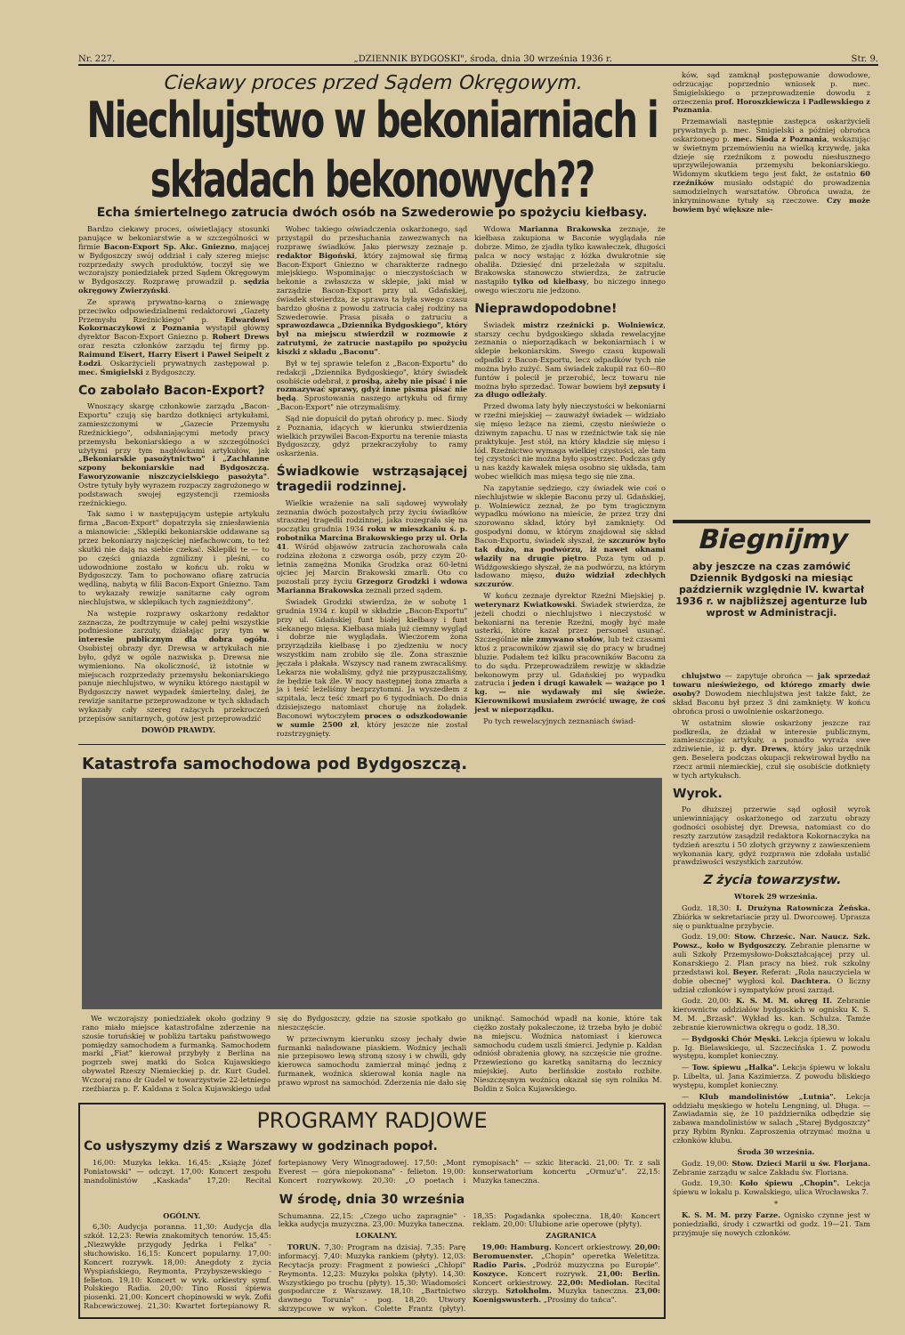Nr. 227. „DZIENNIK BYDGOSKI", środa, dnia 30 września 1936 r. Str. 9.
Ciekawy proces przed Sądem Okręgowym.
Niechlujstwo w bekoniarniach i składach bekonowych??
Echa śmiertelnego zatrucia dwóch osób na Szwederowie po spożyciu kiełbasy.
Bardzo ciekawy proces, oświetlający stosunki panujące w bekoniarstwie a w szczególności w firmie Bacon-Export Sp. Akc. Gniezno, mającej w Bydgoszczy swój oddział i cały szereg miejsc rozprzedaży swych produktów, toczył się we wczorajszy poniedziałek przed Sądem Okręgowym w Bydgoszczy. Rozprawę prowadził p. sędzia okręgowy Zwierzyński.
Ze sprawą prywatno-karną o zniewagę przeciwko odpowiedzialnemi redaktorowi „Gazety Przemysłu Rzeźnickiego" p. Edwardowi Kokornaczykowi z Poznania wystąpił główny dyrektor Bacon-Export Gniezno p. Robert Drews oraz reszta członków zarządu tej firmy pp. Raimund Eisert, Harry Eisert i Paweł Seipelt z Łodzi. Oskarżycieli prywatnych zastępował p. mec. Śmigielski z Bydgoszczy.
Co zabolało Bacon-Export?
Wnoszący skargę członkowie zarządu „Bacon-Exportu" czują się bardzo dotknięci artykułami, zamieszczonymi w „Gazecie Przemysłu Rzeźnickiego", odsłaniającymi metody pracy przemysłu bekoniarskiego a w szczególności użytymi przy tym nagłówkami artykułów, jak „Bekoniarskie pasożytnictwo" i „Zachłanne szpony bekoniarskie nad Bydgoszczą. Faworyzowanie niszczycielskiego pasożyta". Ostre tytuły były wyrazem rozpaczy zagrożonego w podstawach swojej egzystencji rzemiosła rzeźnickiego.
Tak samo i w następującym ustępie artykułu firma „Bacon-Export" dopatrzyła się zniesławienia a mianowicie: „Sklepiki bekoniarskie oddawane są przez bekoniarzy najczęściej niefachowcom, to też skutki nie dają na siebie czekać. Sklepiki te — to po części gniazda zgnilizny i pleśni, co udowodnione zostało w końcu ub. roku w Bydgoszczy. Tam to pochowano ofiarę zatrucia wędliną, nabytą w filii Bacon-Export Gniezno. Tam to wykazały rewizje sanitarne cały ogrom niechlujstwa, w sklepikach tych zagnieżdżony".
Na wstępie rozprawy oskarżony redaktor zaznacza, że podtrzymuje w całej pełni wszystkie podniesione zarzuty, działając przy tym w interesie publicznym dla dobra ogółu. Osobistej obrazy dyr. Drewsa w artykułach nie było, gdyż w ogóle nazwiska p. Drewsa nie wymieniono. Na okoliczność, iż istotnie w miejscach rozprzedaży przemysłu bekoniarskiego panuje niechlujstwo, w wyniku którego nastąpił w Bydgoszczy nawet wypadek śmiertelny, dalej, że rewizje sanitarne przeprowadzone w tych składach wykazały cały szereg rażących przekroczeń przepisów sanitarnych, gotów jest przeprowadzić
DOWÓD PRAWDY.
Wobec takiego oświadczenia oskarżonego, sąd przystąpił do przesłuchania zawezwanych na rozprawę świadków. Jako pierwszy zeznaje p. redaktor Bigoński, który zajmował się firmą Bacon-Export Gniezno w charakterze radnego miejskiego. Wspominając o nieczystościach w bekonie a zwłaszcza w sklepie, jaki miał w zarządzie Bacon-Export przy ul. Gdańskiej, świadek stwierdza, że sprawa ta była swego czasu bardzo głośna z powodu zatrucia całej rodziny na Szwederowie. Prasa pisała o zatruciu a sprawozdawca „Dziennika Bydgoskiego", który był na miejscu stwierdził w rozmowie z zatrutymi, że zatrucie nastąpiło po spożyciu kiszki z składu „Baconu".
Był w tej sprawie telefon z „Bacon-Exportu" do redakcji „Dziennika Bydgoskiego", który świadek osobiście odebrał, z prośbą, ażeby nie pisać i nie rozmazywać sprawy, gdyż inne pisma pisać nie będą. Sprostowania naszego artykułu od firmy „Bacon-Export" nie otrzymaliśmy.
Sąd nie dopuścił do pytań obrońcy p. mec. Siody z Poznania, idących w kierunku stwierdzenia wielkich przywilei Bacon-Exportu na terenie miasta Bydgoszczy, gdyż przekraczyłoby to ramy oskarżenia.
Świadkowie wstrząsającej tragedii rodzinnej.
Wielkie wrażenie na sali sądowej wywołały zeznania dwóch pozostałych przy życiu świadków strasznej tragedii rodzinnej, jaka rozegrała się na początku grudnia 1934 roku w mieszkaniu ś. p. robotnika Marcina Brakowskiego przy ul. Orla 41. Wśród objawów zatrucia zachorowała cała rodzina złożona z czworga osób, przy czym 20-letnia zamężna Monika Grodzka oraz 60-letni ojciec jej Marcin Brakowski zmarli. Oto co pozostali przy życiu Grzegorz Grodzki i wdowa Marianna Brakowska zeznali przed sądem.
Świadek Grodzki stwierdza, że w sobotę 1 grudnia 1934 r. kupił w składzie „Bacon-Exportu" przy ul. Gdańskiej funt białej kiełbasy i funt siekanego mięsa. Kiełbasa miała już ciemny wygląd i dobrze nie wyglądała. Wieczorem żona przyrządziła kiełbasę i po zjedzeniu w nocy wszystkim nam zrobiło się źle. Żona strasznie jęczała i płakała. Wszyscy nad ranem zwracaliśmy. Lekarza nie wołaliśmy, gdyż nie przypuszczaliśmy, że będzie tak źle. W nocy następnej żona zmarła a ja i teść leżeliśmy bezprzytomni. Ja wyszedłem z szpitala, lecz teść zmarł po 6 tygodniach. Do dnia dzisiejszego natomiast choruję na żołądek. Baconowi wytoczyłem proces o odszkodowanie w sumie 2500 zł, który jeszcze nie został rozstrzygnięty.
Wdowa Marianna Brakowska zeznaje, że kiełbasa zakupiona w Baconie wyglądała nie dobrze. Mimo, że zjadła tylko kawałeczek, długości palca w nocy wstając z łóżka dwukrotnie się obaliła. Dziesięć dni przeleżała w szpitalu. Brakowska stanowczo stwierdza, że zatrucie nastąpiło tylko od kiełbasy, bo niczego innego owego wieczoru nie jedzono.
Nieprawdopodobne!
Świadek mistrz rzeźnicki p. Wolniewicz, starszy cechu bydgoskiego składa rewelacyjne zeznania o nieporządkach w bekoniarniach i w sklepie bekoniarskim. Swego czasu kupowali odpadki z Bacon-Exportu, lecz odpadków tych nie można było zużyć. Sam świadek zakupił raz 60—80 funtów i polecił je przerobić, lecz towaru nie można było sprzedać. Towar bowiem był zepsuty i za długo odleżały.
Przed dwoma laty były nieczystości w bekoniarni w rzeźni miejskiej — zauważył świadek — widziało się mięso leżące na ziemi, często nieświeże o dziwnym zapachu. U nas w rzeźnictwie tak się nie praktykuje. Jest stół, na który kładzie się mięso i lód. Rzeźnictwo wymaga wielkiej czystości, ale tam tej czystości nie można było spostrzec. Podczas gdy u nas każdy kawałek mięsa osobno się układa, tam wobec wielkich mas mięsa tego się nie zna.
Na zapytanie sędziego, czy świadek wie coś o niechlujstwie w sklepie Baconu przy ul. Gdańskiej, p. Wolniewicz zeznał, że po tym tragicznym wypadku mówiono na mieście, że przez trzy dni szorowano skład, który był zamknięty. Od gospodyni domu, w którym znajdował się skład Bacon-Exportu, świadek słyszał, że szczurów było tak dużo, na podwórzu, iż nawet oknami właziły na drugie piętro. Poza tym od p. Widźgowskiego słyszał, że na podwórzu, na którym ładowano mięso, dużo widział zdechłych szczurów.
W końcu zeznaje dyrektor Rzeźni Miejskiej p. weterynarz Kwiatkowski. Świadek stwierdza, że jeżeli chodzi o niechlujstwo i nieczystość w bekoniarni na terenie Rzeźni, mogły być małe usterki, które kazał przez personel usunąć. Szczególnie nie zmywano stołów, lub też czasami ktoś z pracowników zjawił się do pracy w brudnej bluzie. Podałem też kilku pracowników Baconu za to do sądu. Przeprowadziłem rewizję w składzie bekonowym przy ul. Gdańskiej po wypadku zatrucia i jeden i drugi kawałek — ważące po 1 kg. — nie wydawały mi się świeże. Kierownikowi musiałem zwrócić uwagę, że coś jest w nieporządku.
Po tych rewelacyjnych zeznaniach świad-
Katastrofa samochodowa pod Bydgoszczą.
We wczorajszy poniedziałek około godziny 9 rano miało miejsce katastrofalne zderzenie na szosie toruńskiej w pobliżu tartaku państwowego pomiędzy samochodem a furmanką. Samochodem marki „Fiat" kierował przybyły z Berlina na pogrzeb swej matki do Solca Kujawskiego obywatel Rzeszy Niemieckiej p. dr. Kurt Gudel. Wczoraj rano dr Gudel w towarzystwie 22-letniego rzeźbiarza p. F. Kaldana z Solca Kujawskiego udał się do Bydgoszczy, gdzie na szosie spotkało go nieszczęście.
W przeciwnym kierunku szosy jechały dwie furmanki naładowane piaskiem. Woźnicy jechali nie przepisowo lewą stroną szosy i w chwili, gdy kierowca samochodu zamierzał minąć jedną z furmanek, woźnica skierował konia nagle na prawo wprost na samochód. Zderzenia nie dało się uniknąć. Samochód wpadł na konie, które tak ciężko zostały pokaleczone, iż trzeba było je dobić na miejscu. Woźnica natomiast i kierowca samochodu cudem uszli śmierci. Jedynie p. Kaldan odniósł obrażenia głowy, na szczęście nie groźne. Przewieziono go karetką sanitarną do lecznicy miejskiej. Auto berlińskie zostało rozbite. Nieszczęsnym woźnicą okazał się syn rolnika M. Boldin z Solca Kujawskiego.
PROGRAMY RADJOWE
Co usłyszymy dziś z Warszawy w godzinach popoł.
16,00: Muzyka lekka. 16,45: „Książę Józef Poniatowski" — odczyt. 17,00: Koncert zespołu mandolinistów „Kaskada" 17,20: Recital fortepianowy Very Winogradowej. 17,50: „Mont Everest — góra niepokonana" - felieton. 19,00: Koncert rozrywkowy. 20,30: „O poetach i rymopisach" — szkic literacki. 21,00: Tr. z sali konserwatorium koncertu „Ormuz'u". 22,15: Muzyka taneczna.
W środę, dnia 30 września
OGÓLNY.
6,30: Audycja poranna. 11,30: Audycja dla szkół. 12,23: Rewia znakomitych tenorów. 15,45: „Niezwykłe przygody Jędrka i Felka" - słuchowisko. 16,15: Koncert popularny. 17,00: Koncert rozrywk. 18,00: Anegdoty z życia Wyspiańskiego, Reymonta, Przybyszewskiego - felieton. 19,10: Koncert w wyk. orkiestry symf. Polskiego Radia. 20,00: Tino Rossi śpiewa piosenki. 21,00: Koncert chopinowski w wyk. Zofii Rabcewiczowej. 21,30: Kwartet fortepianowy R. Schumanna. 22,15: „Czego ucho zapragnie" - lekka audycja muzyczna. 23,00: Muzyka taneczna.
LOKALNY.
TORUŃ. 7,30: Program na dzisiaj. 7,35: Parę informacyj. 7,40: Muzyka rankiem (płyty). 12,03: Recytacja prozy: Fragment z powieści „Chłopi" Reymonta. 12,23: Muzyka polska (płyty). 14,30: Wszystkiego po trochu (płyty). 15,30: Wiadomości gospodarcze z Warszawy. 18,10: „Bartnictwo dawnego Torunia" - pog. 18,20: Utwory skrzypcowe w wykon. Colette Frantz (płyty). 18,35: Pogadanka społeczna. 18,40: Koncert reklam. 20,00: Ulubione arie operowe (płyty).
ZAGRANICA
19,00: Hamburg. Koncert orkiestrowy. 20,00: Beromuenster. „Chopin" operetka Weletitza. Radio Paris. „Podróż muzyczna po Europie". Koszyce. Koncert rozrywk. 21,00: Berlin. Koncert orkiestrowy. 22,00: Mediolan. Recital skrzyp. Sztokholm. Muzyka taneczna. 23,00: Koenigswusterh. „Prosimy do tańca".
ków, sąd zamknął postępowanie dowodowe, odrzucając poprzednio wniosek p. mec. Śmigielskiego o przeprowadzenie dowodu z orzeczenia prof. Horoszkiewicza i Padlewskiego z Poznania.
Przemawiali następnie zastępca oskarżycieli prywatnych p. mec. Śmigielski a później obrońca oskarżonego p. mec. Sioda z Poznania, wskazując w świetnym przemówieniu na wielką krzywdę, jaka dzieje się rzeźnikom z powodu niesłusznego uprzywilejowania przemysłu bekoniarskiego. Widomym skutkiem tego jest fakt, że ostatnio 60 rzeźników musiało odstąpić do prowadzenia samodzielnych warsztatów. Obrońca uważa, że inkryminowane tytuły są rzeczowe. Czy może bowiem być większe nie-
Biegnijmy
aby jeszcze na czas zamówić Dziennik Bydgoski na miesiąc październik względnie IV. kwartał 1936 r. w najbliższej agenturze lub wprost w Administracji.
chlujstwo — zapytuje obrońca — jak sprzedaż towaru nieświeżego, od którego zmarły dwie osoby? Dowodem niechlujstwa jest także fakt, że skład Baconu był przez 3 dni zamknięty. W końcu obrońca prosi o uwolnienie oskarżonego.
W ostatnim słowie oskarżony jeszcze raz podkreśla, że działał w interesie publicznym, zamieszczając artykuły, a ponadto wyraża swe zdziwienie, iż p. dyr. Drews, który jako urzędnik gen. Beselera podczas okupacji rekwirował bydło na rzecz armii niemieckiej, czuł się osobiście dotknięty w tych artykułach.
Wyrok.
Po dłuższej przerwie sąd ogłosił wyrok uniewinniający oskarżonego od zarzutu obrazy godności osobistej dyr. Drewsa, natomiast co do reszty zarzutów zasądził redaktora Kokornaczyka na tydzień aresztu i 50 złotych grzywny z zawieszeniem wykonania kary, gdyż rozprawa nie zdołała ustalić prawdziwości wszystkich zarzutów.
Z życia towarzystw.
Wtorek 29 września.
Godz. 18,30: I. Drużyna Ratownicza Żeńska. Zbiórka w sekretariacie przy ul. Dworcowej. Uprasza się o punktualne przybycie.
Godz. 19,00: Stow. Chrześc. Nar. Naucz. Szk. Powsz., koło w Bydgoszczy. Zebranie plenarne w auli Szkoły Przemysłowo-Dokształcającej przy ul. Konarskiego 2. Plan pracy na bież. rok szkolny przedstawi kol. Beyer. Referat: „Rola nauczyciela w dobie obecnej" wygłosi kol. Dachtera. O liczny udział członków i sympatyków prosi zarząd.
Godz. 20,00: K. S. M. M. okręg II. Zebranie kierownictw oddziałów bydgoskich w ognisku K. S. M. M. „Brzask". Wykład ks. kan. Schulza. Tamże zebranie kierownictwa okręgu o godz. 18,30.
— Bydgoski Chór Męski. Lekcja śpiewu w lokalu p. Ig. Bielawskiego, ul. Szczecińska 1. Z powodu występu, komplet konieczny.
— Tow. śpiewu „Halka". Lekcja śpiewu w lokalu p. Libelta, ul. Jana Kazimierza. Z powodu bliskiego występu, komplet konieczny.
— Klub mandolinistów „Lutnia". Lekcja oddziału męskiego w hotelu Lengning, ul. Długa. — Zawiadamia się, że 10 października odbędzie się zabawa mandolinistów w salach „Starej Bydgoszczy" przy Rybim Rynku. Zaproszenia otrzymać można u członków klubu.
Środa 30 września.
Godz. 19,00: Stow. Dzieci Marii u św. Florjana. Zebranie zarządu w salce Zakładu św. Floriana.
Godz. 19,30: Koło śpiewu „Chopin". Lekcja śpiewu w lokalu p. Kowalskiego, ulica Wrocławska 7.
*
K. S. M. M. przy Farze. Ognisko czynne jest w poniedziałki, środy i czwartki od godz. 19—21. Tam przyjmuje się nowych członków.